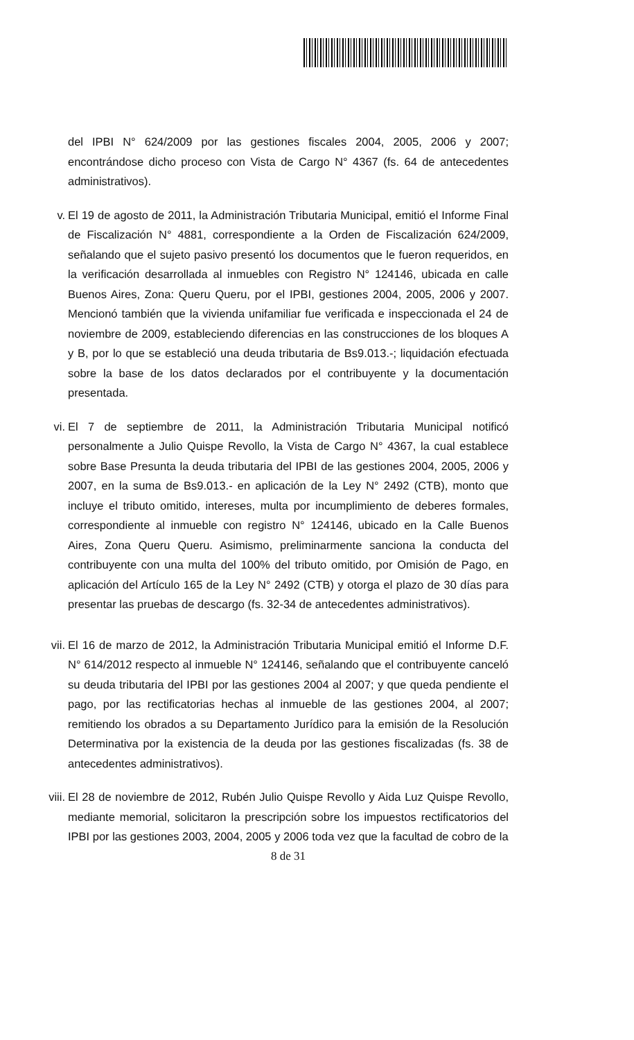del IPBI N° 624/2009 por las gestiones fiscales 2004, 2005, 2006 y 2007; encontrándose dicho proceso con Vista de Cargo N° 4367 (fs. 64 de antecedentes administrativos).
v.
El 19 de agosto de 2011, la Administración Tributaria Municipal, emitió el Informe Final de Fiscalización N° 4881, correspondiente a la Orden de Fiscalización 624/2009, señalando que el sujeto pasivo presentó los documentos que le fueron requeridos, en la verificación desarrollada al inmuebles con Registro N° 124146, ubicada en calle Buenos Aires, Zona: Queru Queru, por el IPBI, gestiones 2004, 2005, 2006 y 2007. Mencionó también que la vivienda unifamiliar fue verificada e inspeccionada el 24 de noviembre de 2009, estableciendo diferencias en las construcciones de los bloques A y B, por lo que se estableció una deuda tributaria de Bs9.013.-; liquidación efectuada sobre la base de los datos declarados por el contribuyente y la documentación presentada.
vi.
El 7 de septiembre de 2011, la Administración Tributaria Municipal notificó personalmente a Julio Quispe Revollo, la Vista de Cargo N° 4367, la cual establece sobre Base Presunta la deuda tributaria del IPBI de las gestiones 2004, 2005, 2006 y 2007, en la suma de Bs9.013.- en aplicación de la Ley N° 2492 (CTB), monto que incluye el tributo omitido, intereses, multa por incumplimiento de deberes formales, correspondiente al inmueble con registro N° 124146, ubicado en la Calle Buenos Aires, Zona Queru Queru. Asimismo, preliminarmente sanciona la conducta del contribuyente con una multa del 100% del tributo omitido, por Omisión de Pago, en aplicación del Artículo 165 de la Ley N° 2492 (CTB) y otorga el plazo de 30 días para presentar las pruebas de descargo (fs. 32-34 de antecedentes administrativos).
vii.
El 16 de marzo de 2012, la Administración Tributaria Municipal emitió el Informe D.F. N° 614/2012 respecto al inmueble N° 124146, señalando que el contribuyente canceló su deuda tributaria del IPBI por las gestiones 2004 al 2007; y que queda pendiente el pago, por las rectificatorias hechas al inmueble de las gestiones 2004, al 2007; remitiendo los obrados a su Departamento Jurídico para la emisión de la Resolución Determinativa por la existencia de la deuda por las gestiones fiscalizadas (fs. 38 de antecedentes administrativos).
viii.
El 28 de noviembre de 2012, Rubén Julio Quispe Revollo y Aida Luz Quispe Revollo, mediante memorial, solicitaron la prescripción sobre los impuestos rectificatorios del IPBI por las gestiones 2003, 2004, 2005 y 2006 toda vez que la facultad de cobro de la
8 de 31